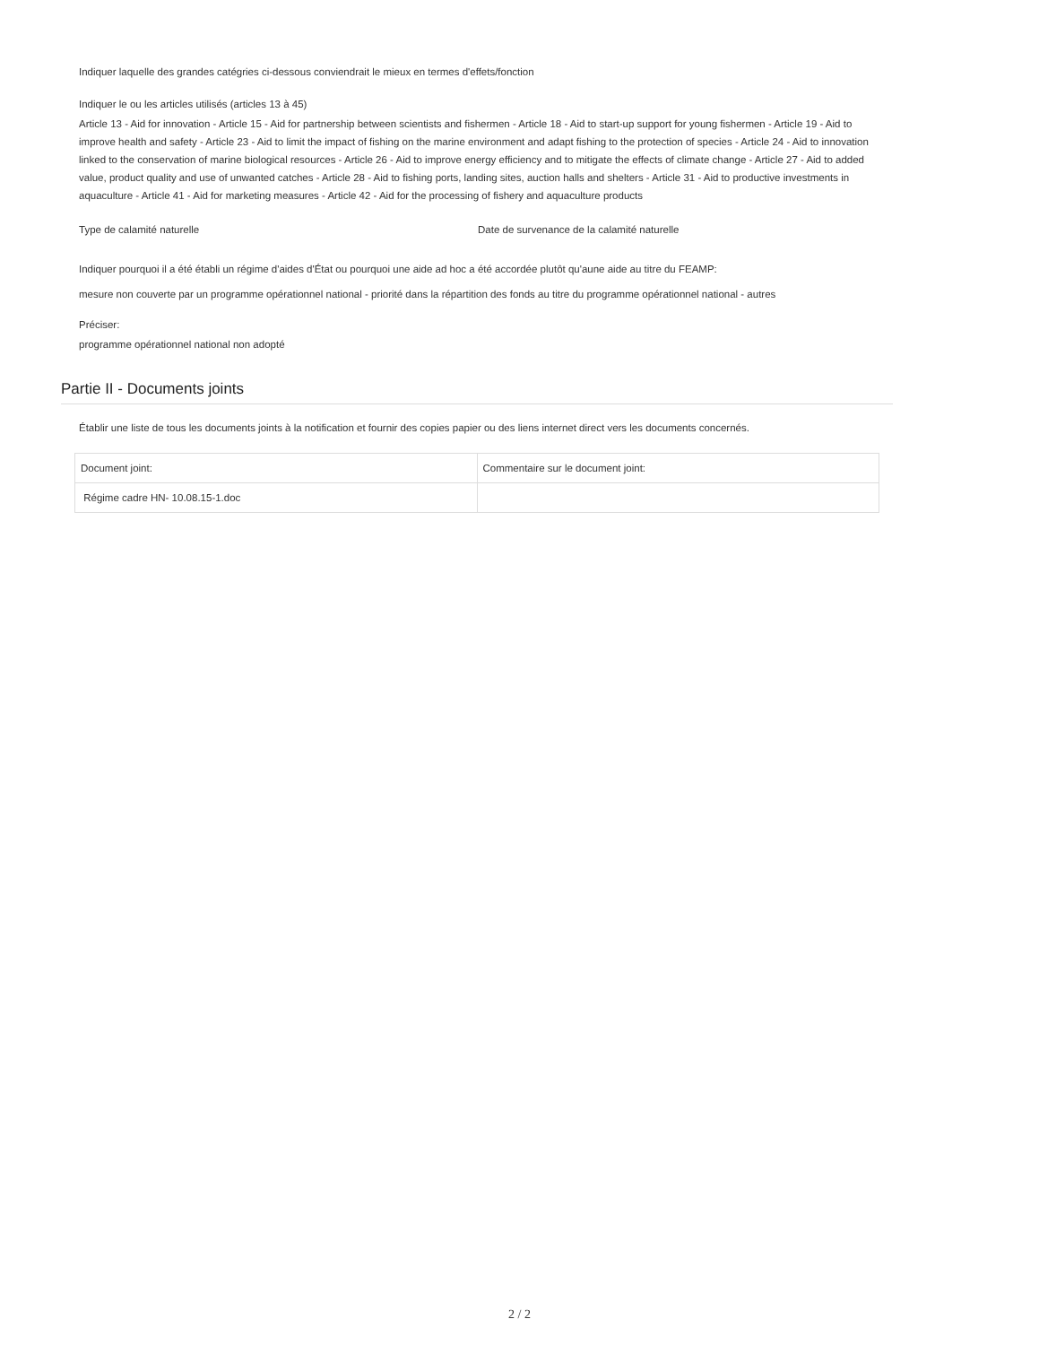Indiquer laquelle des grandes catégries ci-dessous conviendrait le mieux en termes d'effets/fonction
Indiquer le ou les articles utilisés (articles 13 à 45)
Article 13 - Aid for innovation - Article 15 - Aid for partnership between scientists and fishermen - Article 18 - Aid to start-up support for young fishermen - Article 19 - Aid to improve health and safety - Article 23 - Aid to limit the impact of fishing on the marine environment and adapt fishing to the protection of species - Article 24 - Aid to innovation linked to the conservation of marine biological resources - Article 26 - Aid to improve energy efficiency and to mitigate the effects of climate change - Article 27 - Aid to added value, product quality and use of unwanted catches - Article 28 - Aid to fishing ports, landing sites, auction halls and shelters - Article 31 - Aid to productive investments in aquaculture - Article 41 - Aid for marketing measures - Article 42 - Aid for the processing of fishery and aquaculture products
Type de calamité naturelle Date de survenance de la calamité naturelle
Indiquer pourquoi il a été établi un régime d'aides d'État ou pourquoi une aide ad hoc a été accordée plutôt qu'aune aide au titre du FEAMP:
mesure non couverte par un programme opérationnel national - priorité dans la répartition des fonds au titre du programme opérationnel national - autres
Préciser:
programme opérationnel national non adopté
Partie II - Documents joints
Établir une liste de tous les documents joints à la notification et fournir des copies papier ou des liens internet direct vers les documents concernés.
| Document joint: | Commentaire sur le document joint: |
| Régime cadre HN- 10.08.15-1.doc | |
2 / 2